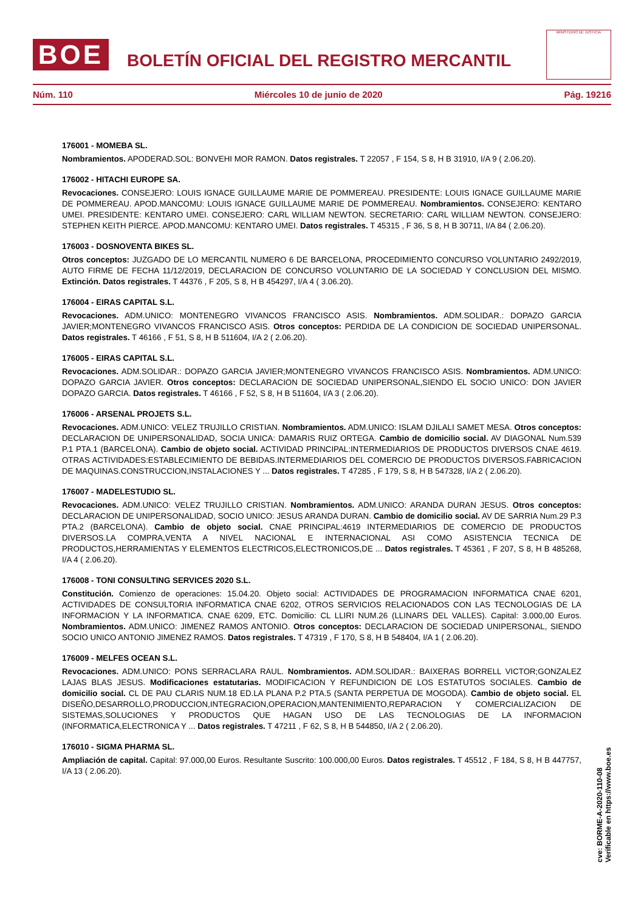BOE
BOLETÍN OFICIAL DEL REGISTRO MERCANTIL
MINISTERIO DE JUSTICIA
Núm. 110 Miércoles 10 de junio de 2020 Pág. 19216
176001 - MOMEBA SL.
Nombramientos. APODERAD.SOL: BONVEHI MOR RAMON. Datos registrales. T 22057 , F 154, S 8, H B 31910, I/A 9 ( 2.06.20).
176002 - HITACHI EUROPE SA.
Revocaciones. CONSEJERO: LOUIS IGNACE GUILLAUME MARIE DE POMMEREAU. PRESIDENTE: LOUIS IGNACE GUILLAUME MARIE DE POMMEREAU. APOD.MANCOMU: LOUIS IGNACE GUILLAUME MARIE DE POMMEREAU. Nombramientos. CONSEJERO: KENTARO UMEI. PRESIDENTE: KENTARO UMEI. CONSEJERO: CARL WILLIAM NEWTON. SECRETARIO: CARL WILLIAM NEWTON. CONSEJERO: STEPHEN KEITH PIERCE. APOD.MANCOMU: KENTARO UMEI. Datos registrales. T 45315 , F 36, S 8, H B 30711, I/A 84 ( 2.06.20).
176003 - DOSNOVENTA BIKES SL.
Otros conceptos: JUZGADO DE LO MERCANTIL NUMERO 6 DE BARCELONA, PROCEDIMIENTO CONCURSO VOLUNTARIO 2492/2019, AUTO FIRME DE FECHA 11/12/2019, DECLARACION DE CONCURSO VOLUNTARIO DE LA SOCIEDAD Y CONCLUSION DEL MISMO. Extinción. Datos registrales. T 44376 , F 205, S 8, H B 454297, I/A 4 ( 3.06.20).
176004 - EIRAS CAPITAL S.L.
Revocaciones. ADM.UNICO: MONTENEGRO VIVANCOS FRANCISCO ASIS. Nombramientos. ADM.SOLIDAR.: DOPAZO GARCIA JAVIER;MONTENEGRO VIVANCOS FRANCISCO ASIS. Otros conceptos: PERDIDA DE LA CONDICION DE SOCIEDAD UNIPERSONAL. Datos registrales. T 46166 , F 51, S 8, H B 511604, I/A 2 ( 2.06.20).
176005 - EIRAS CAPITAL S.L.
Revocaciones. ADM.SOLIDAR.: DOPAZO GARCIA JAVIER;MONTENEGRO VIVANCOS FRANCISCO ASIS. Nombramientos. ADM.UNICO: DOPAZO GARCIA JAVIER. Otros conceptos: DECLARACION DE SOCIEDAD UNIPERSONAL,SIENDO EL SOCIO UNICO: DON JAVIER DOPAZO GARCIA. Datos registrales. T 46166 , F 52, S 8, H B 511604, I/A 3 ( 2.06.20).
176006 - ARSENAL PROJETS S.L.
Revocaciones. ADM.UNICO: VELEZ TRUJILLO CRISTIAN. Nombramientos. ADM.UNICO: ISLAM DJILALI SAMET MESA. Otros conceptos: DECLARACION DE UNIPERSONALIDAD, SOCIA UNICA: DAMARIS RUIZ ORTEGA. Cambio de domicilio social. AV DIAGONAL Num.539 P.1 PTA.1 (BARCELONA). Cambio de objeto social. ACTIVIDAD PRINCIPAL:INTERMEDIARIOS DE PRODUCTOS DIVERSOS CNAE 4619. OTRAS ACTIVIDADES:ESTABLECIMIENTO DE BEBIDAS.INTERMEDIARIOS DEL COMERCIO DE PRODUCTOS DIVERSOS.FABRICACION DE MAQUINAS.CONSTRUCCION,INSTALACIONES Y ... Datos registrales. T 47285 , F 179, S 8, H B 547328, I/A 2 ( 2.06.20).
176007 - MADELESTUDIO SL.
Revocaciones. ADM.UNICO: VELEZ TRUJILLO CRISTIAN. Nombramientos. ADM.UNICO: ARANDA DURAN JESUS. Otros conceptos: DECLARACION DE UNIPERSONALIDAD, SOCIO UNICO: JESUS ARANDA DURAN. Cambio de domicilio social. AV DE SARRIA Num.29 P.3 PTA.2 (BARCELONA). Cambio de objeto social. CNAE PRINCIPAL:4619 INTERMEDIARIOS DE COMERCIO DE PRODUCTOS DIVERSOS.LA COMPRA,VENTA A NIVEL NACIONAL E INTERNACIONAL ASI COMO ASISTENCIA TECNICA DE PRODUCTOS,HERRAMIENTAS Y ELEMENTOS ELECTRICOS,ELECTRONICOS,DE ... Datos registrales. T 45361 , F 207, S 8, H B 485268, I/A 4 ( 2.06.20).
176008 - TONI CONSULTING SERVICES 2020 S.L.
Constitución. Comienzo de operaciones: 15.04.20. Objeto social: ACTIVIDADES DE PROGRAMACION INFORMATICA CNAE 6201, ACTIVIDADES DE CONSULTORIA INFORMATICA CNAE 6202, OTROS SERVICIOS RELACIONADOS CON LAS TECNOLOGIAS DE LA INFORMACION Y LA INFORMATICA. CNAE 6209, ETC. Domicilio: CL LLIRI NUM.26 (LLINARS DEL VALLES). Capital: 3.000,00 Euros. Nombramientos. ADM.UNICO: JIMENEZ RAMOS ANTONIO. Otros conceptos: DECLARACION DE SOCIEDAD UNIPERSONAL, SIENDO SOCIO UNICO ANTONIO JIMENEZ RAMOS. Datos registrales. T 47319 , F 170, S 8, H B 548404, I/A 1 ( 2.06.20).
176009 - MELFES OCEAN S.L.
Revocaciones. ADM.UNICO: PONS SERRACLARA RAUL. Nombramientos. ADM.SOLIDAR.: BAIXERAS BORRELL VICTOR;GONZALEZ LAJAS BLAS JESUS. Modificaciones estatutarias. MODIFICACION Y REFUNDICION DE LOS ESTATUTOS SOCIALES. Cambio de domicilio social. CL DE PAU CLARIS NUM.18 ED.LA PLANA P.2 PTA.5 (SANTA PERPETUA DE MOGODA). Cambio de objeto social. EL DISEÑO,DESARROLLO,PRODUCCION,INTEGRACION,OPERACION,MANTENIMIENTO,REPARACION Y COMERCIALIZACION DE SISTEMAS,SOLUCIONES Y PRODUCTOS QUE HAGAN USO DE LAS TECNOLOGIAS DE LA INFORMACION (INFORMATICA,ELECTRONICA Y ... Datos registrales. T 47211 , F 62, S 8, H B 544850, I/A 2 ( 2.06.20).
176010 - SIGMA PHARMA SL.
Ampliación de capital. Capital: 97.000,00 Euros. Resultante Suscrito: 100.000,00 Euros. Datos registrales. T 45512 , F 184, S 8, H B 447757, I/A 13 ( 2.06.20).
cve: BORME-A-2020-110-08
Verificable en https://www.boe.es